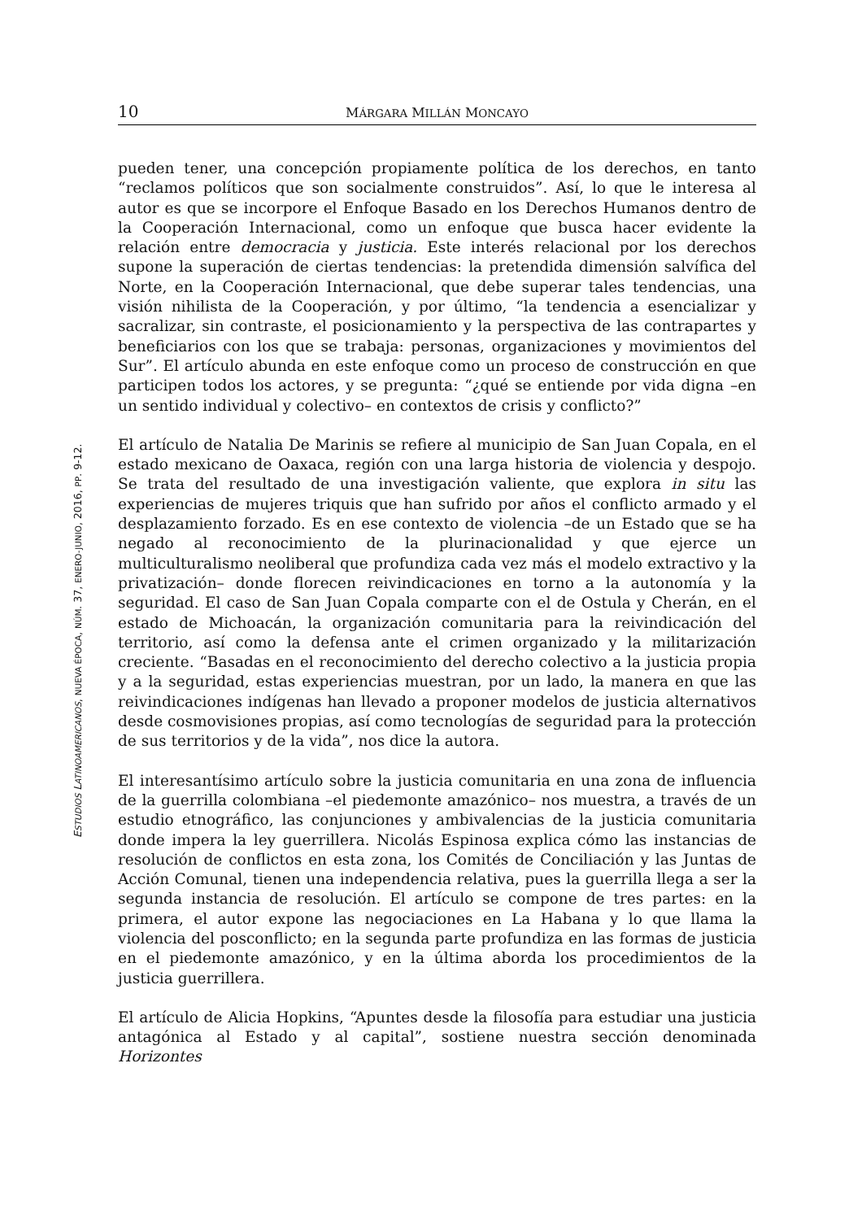10 MÁRGARA MILLÁN MONCAYO
pueden tener, una concepción propiamente política de los derechos, en tanto “reclamos políticos que son socialmente construidos”. Así, lo que le interesa al autor es que se incorpore el Enfoque Basado en los Derechos Humanos dentro de la Cooperación Internacional, como un enfoque que busca hacer evidente la relación entre democracia y justicia. Este interés relacional por los derechos supone la superación de ciertas tendencias: la pretendida dimensión salvífica del Norte, en la Cooperación Internacional, que debe superar tales tendencias, una visión nihilista de la Cooperación, y por último, “la tendencia a esencializar y sacralizar, sin contraste, el posicionamiento y la perspectiva de las contrapartes y beneficiarios con los que se trabaja: personas, organizaciones y movimientos del Sur”. El artículo abunda en este enfoque como un proceso de construcción en que participen todos los actores, y se pregunta: “¿qué se entiende por vida digna –en un sentido individual y colectivo– en contextos de crisis y conflicto?”
El artículo de Natalia De Marinis se refiere al municipio de San Juan Copala, en el estado mexicano de Oaxaca, región con una larga historia de violencia y despojo. Se trata del resultado de una investigación valiente, que explora in situ las experiencias de mujeres triquis que han sufrido por años el conflicto armado y el desplazamiento forzado. Es en ese contexto de violencia –de un Estado que se ha negado al reconocimiento de la plurinacionalidad y que ejerce un multiculturalismo neoliberal que profundiza cada vez más el modelo extractivo y la privatización– donde florecen reivindicaciones en torno a la autonomía y la seguridad. El caso de San Juan Copala comparte con el de Ostula y Cherán, en el estado de Michoacán, la organización comunitaria para la reivindicación del territorio, así como la defensa ante el crimen organizado y la militarización creciente. “Basadas en el reconocimiento del derecho colectivo a la justicia propia y a la seguridad, estas experiencias muestran, por un lado, la manera en que las reivindicaciones indígenas han llevado a proponer modelos de justicia alternativos desde cosmovisiones propias, así como tecnologías de seguridad para la protección de sus territorios y de la vida”, nos dice la autora.
El interesantísimo artículo sobre la justicia comunitaria en una zona de influencia de la guerrilla colombiana –el piedemonte amazónico– nos muestra, a través de un estudio etnográfico, las conjunciones y ambivalencias de la justicia comunitaria donde impera la ley guerrillera. Nicolás Espinosa explica cómo las instancias de resolución de conflictos en esta zona, los Comités de Conciliación y las Juntas de Acción Comunal, tienen una independencia relativa, pues la guerrilla llega a ser la segunda instancia de resolución. El artículo se compone de tres partes: en la primera, el autor expone las negociaciones en La Habana y lo que llama la violencia del posconflicto; en la segunda parte profundiza en las formas de justicia en el piedemonte amazónico, y en la última aborda los procedimientos de la justicia guerrillera.
El artículo de Alicia Hopkins, “Apuntes desde la filosofía para estudiar una justicia antagónica al Estado y al capital”, sostiene nuestra sección denominada Horizontes
ESTUDIOS LATINOAMERICANOS, NUEVA ÉPOCA, NÚM. 37, ENERO-JUNIO, 2016, PP. 9-12.